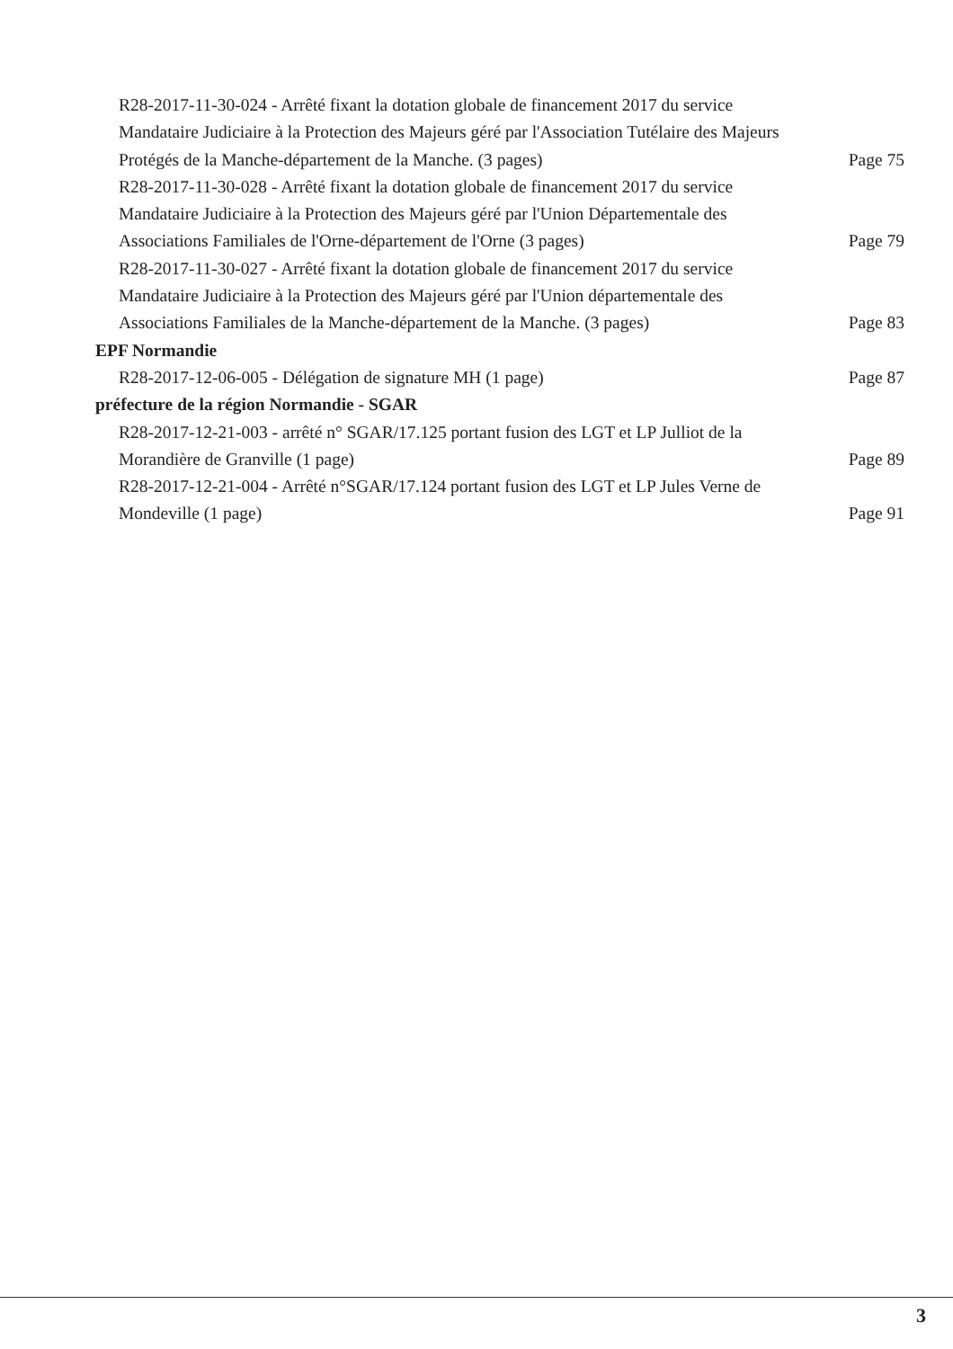R28-2017-11-30-024 - Arrêté fixant la dotation globale de financement 2017 du service Mandataire Judiciaire à la Protection des Majeurs géré par l'Association Tutélaire des Majeurs Protégés de la Manche-département de la Manche. (3 pages)
Page 75
R28-2017-11-30-028 - Arrêté fixant la dotation globale de financement 2017 du service Mandataire Judiciaire à la Protection des Majeurs géré par l'Union Départementale des Associations Familiales de l'Orne-département de l'Orne (3 pages)
Page 79
R28-2017-11-30-027 - Arrêté fixant la dotation globale de financement 2017 du service Mandataire Judiciaire à la Protection des Majeurs géré par l'Union départementale des Associations Familiales de la Manche-département de la Manche. (3 pages)
Page 83
EPF Normandie
R28-2017-12-06-005 - Délégation de signature MH (1 page) Page 87
préfecture de la région Normandie - SGAR
R28-2017-12-21-003 - arrêté n° SGAR/17.125 portant fusion des LGT et LP Julliot de la Morandière de Granville (1 page)
Page 89
R28-2017-12-21-004 - Arrêté n°SGAR/17.124 portant fusion des LGT et LP Jules Verne de Mondeville (1 page)
Page 91
3